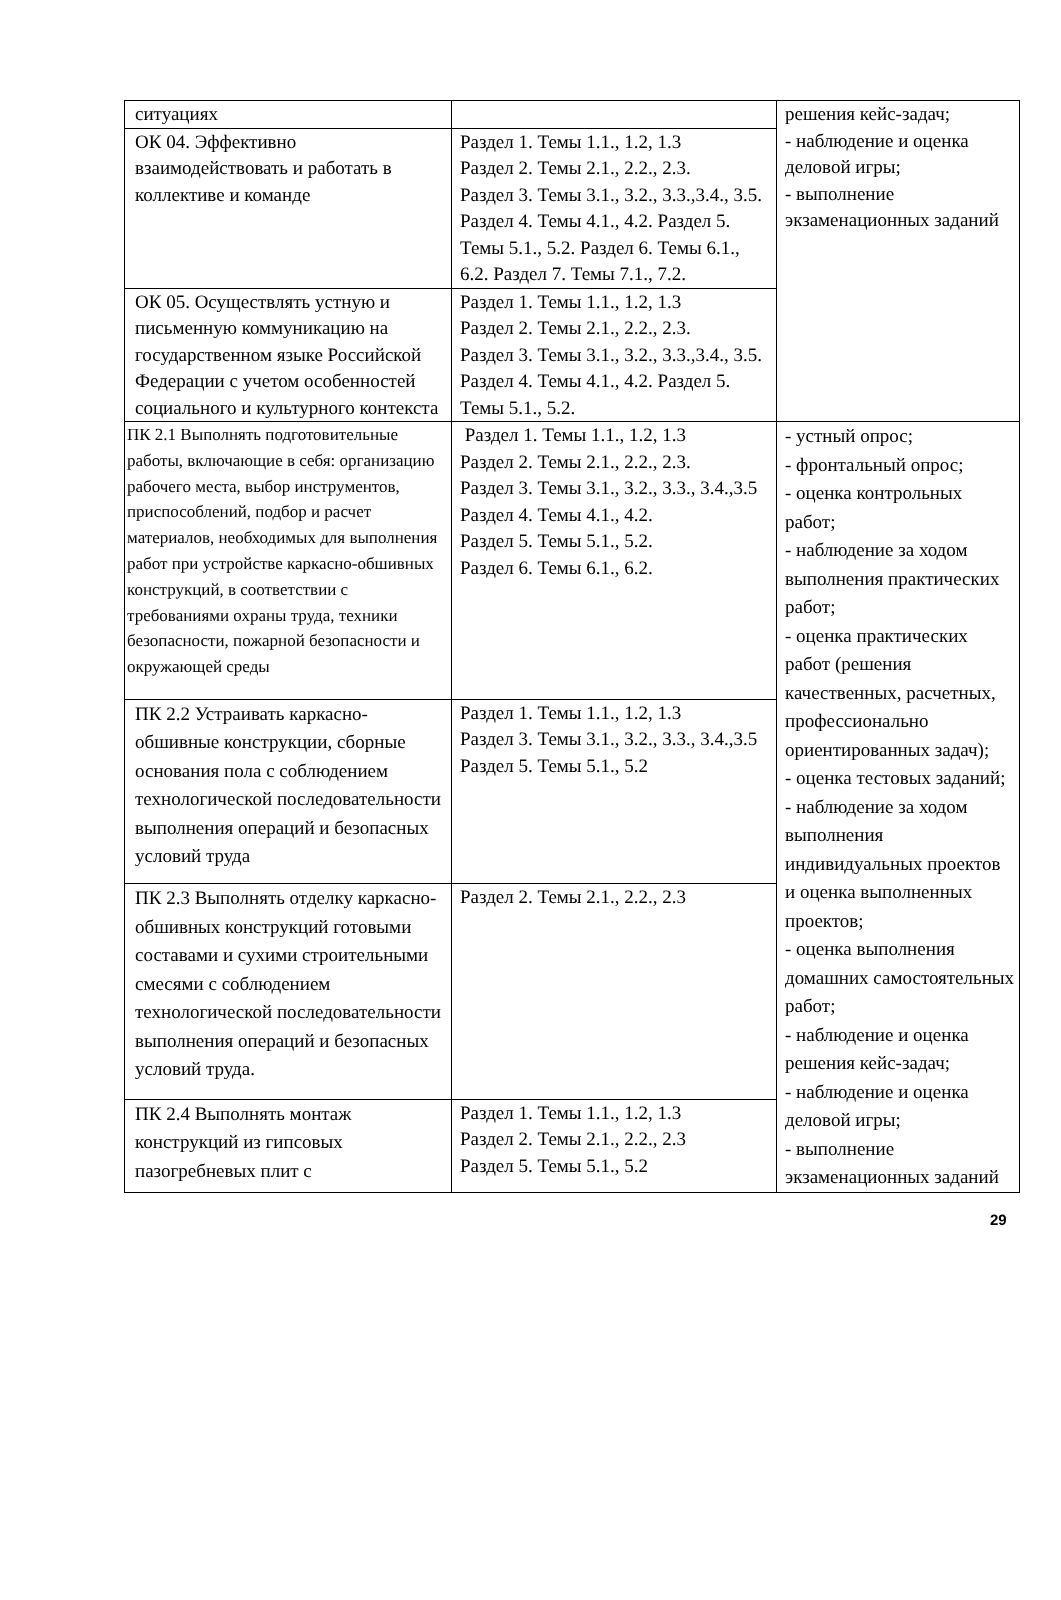| ситуациях | | решения кейс-задач; - наблюдение и оценка деловой игры; - выполнение экзаменационных заданий |
| ОК 04. Эффективно взаимодействовать и работать в коллективе и команде | Раздел 1. Темы 1.1., 1.2, 1.3 Раздел 2. Темы 2.1., 2.2., 2.3. Раздел 3. Темы 3.1., 3.2., 3.3.,3.4., 3.5. Раздел 4. Темы 4.1., 4.2. Раздел 5. Темы 5.1., 5.2. Раздел 6. Темы 6.1., 6.2. Раздел 7. Темы 7.1., 7.2. | |
| ОК 05. Осуществлять устную и письменную коммуникацию на государственном языке Российской Федерации с учетом особенностей социального и культурного контекста | Раздел 1. Темы 1.1., 1.2, 1.3 Раздел 2. Темы 2.1., 2.2., 2.3. Раздел 3. Темы 3.1., 3.2., 3.3.,3.4., 3.5. Раздел 4. Темы 4.1., 4.2. Раздел 5. Темы 5.1., 5.2. | |
| ПК 2.1 Выполнять подготовительные работы, включающие в себя: организацию рабочего места, выбор инструментов, приспособлений, подбор и расчет материалов, необходимых для выполнения работ при устройстве каркасно-обшивных конструкций, в соответствии с требованиями охраны труда, техники безопасности, пожарной безопасности и окружающей среды | Раздел 1. Темы 1.1., 1.2, 1.3 Раздел 2. Темы 2.1., 2.2., 2.3. Раздел 3. Темы 3.1., 3.2., 3.3., 3.4.,3.5 Раздел 4. Темы 4.1., 4.2. Раздел 5. Темы 5.1., 5.2. Раздел 6. Темы 6.1., 6.2. | - устный опрос; - фронтальный опрос; - оценка контрольных работ; - наблюдение за ходом выполнения практических работ; - оценка практических работ (решения качественных, расчетных, профессионально ориентированных задач); - оценка тестовых заданий; - наблюдение за ходом выполнения индивидуальных проектов и оценка выполненных проектов; - оценка выполнения домашних самостоятельных работ; - наблюдение и оценка решения кейс-задач; - наблюдение и оценка деловой игры; - выполнение экзаменационных заданий |
| ПК 2.2 Устраивать каркасно-обшивные конструкции, сборные основания пола с соблюдением технологической последовательности выполнения операций и безопасных условий труда | Раздел 1. Темы 1.1., 1.2, 1.3 Раздел 3. Темы 3.1., 3.2., 3.3., 3.4.,3.5 Раздел 5. Темы 5.1., 5.2 | |
| ПК 2.3 Выполнять отделку каркасно-обшивных конструкций готовыми составами и сухими строительными смесями с соблюдением технологической последовательности выполнения операций и безопасных условий труда. | Раздел 2. Темы 2.1., 2.2., 2.3 | |
| ПК 2.4 Выполнять монтаж конструкций из гипсовых пазогребневых плит с | Раздел 1. Темы 1.1., 1.2, 1.3 Раздел 2. Темы 2.1., 2.2., 2.3 Раздел 5. Темы 5.1., 5.2 | |
29